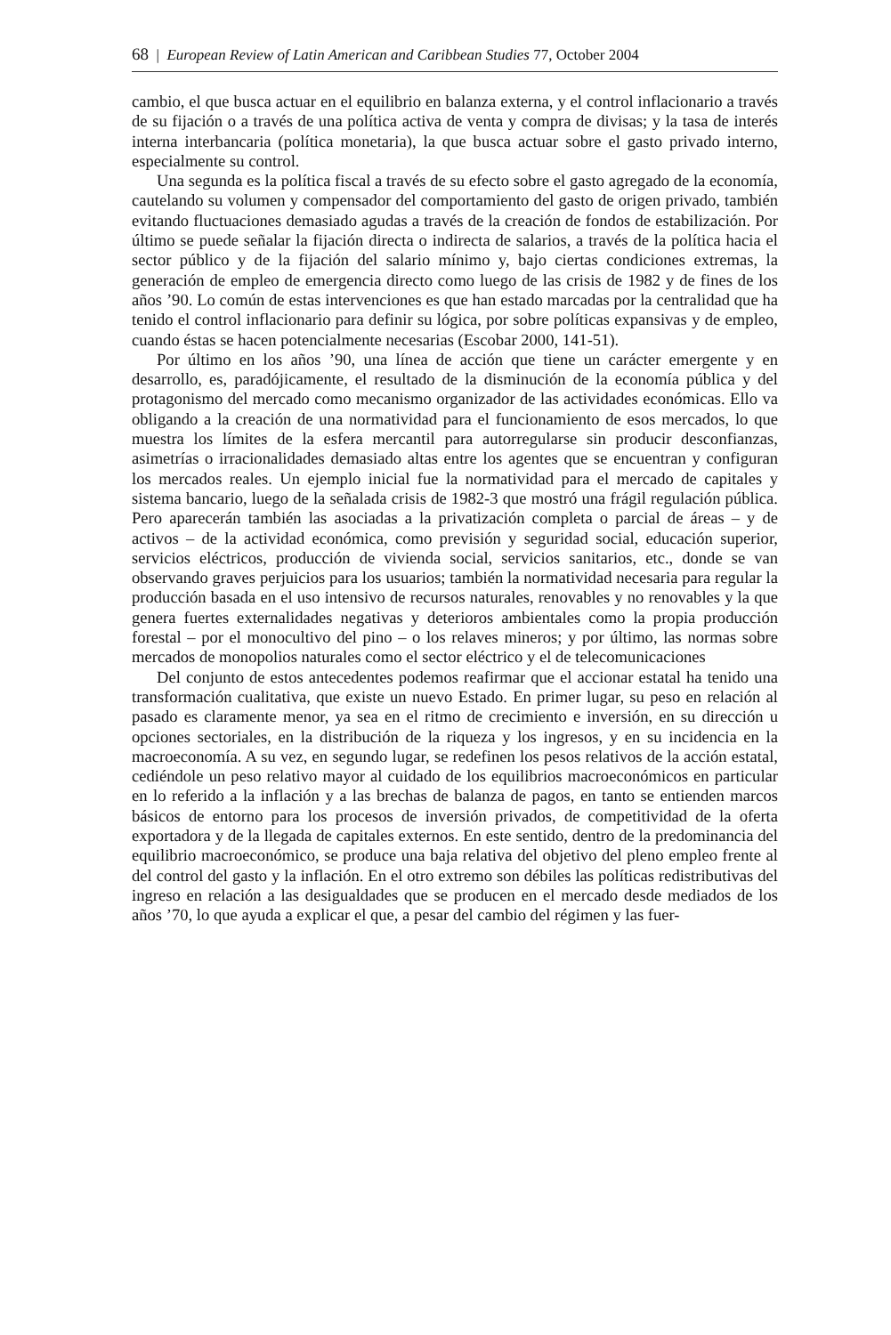68 | European Review of Latin American and Caribbean Studies 77, October 2004
cambio, el que busca actuar en el equilibrio en balanza externa, y el control inflacionario a través de su fijación o a través de una política activa de venta y compra de divisas; y la tasa de interés interna interbancaria (política monetaria), la que busca actuar sobre el gasto privado interno, especialmente su control.
Una segunda es la política fiscal a través de su efecto sobre el gasto agregado de la economía, cautelando su volumen y compensador del comportamiento del gasto de origen privado, también evitando fluctuaciones demasiado agudas a través de la creación de fondos de estabilización. Por último se puede señalar la fijación directa o indirecta de salarios, a través de la política hacia el sector público y de la fijación del salario mínimo y, bajo ciertas condiciones extremas, la generación de empleo de emergencia directo como luego de las crisis de 1982 y de fines de los años ’90. Lo común de estas intervenciones es que han estado marcadas por la centralidad que ha tenido el control inflacionario para definir su lógica, por sobre políticas expansivas y de empleo, cuando éstas se hacen potencialmente necesarias (Escobar 2000, 141-51).
Por último en los años ’90, una línea de acción que tiene un carácter emergente y en desarrollo, es, paradójicamente, el resultado de la disminución de la economía pública y del protagonismo del mercado como mecanismo organizador de las actividades económicas. Ello va obligando a la creación de una normatividad para el funcionamiento de esos mercados, lo que muestra los límites de la esfera mercantil para autorregularse sin producir desconfianzas, asimetrías o irracionalidades demasiado altas entre los agentes que se encuentran y configuran los mercados reales. Un ejemplo inicial fue la normatividad para el mercado de capitales y sistema bancario, luego de la señalada crisis de 1982-3 que mostró una frágil regulación pública. Pero aparecerán también las asociadas a la privatización completa o parcial de áreas – y de activos – de la actividad económica, como previsión y seguridad social, educación superior, servicios eléctricos, producción de vivienda social, servicios sanitarios, etc., donde se van observando graves perjuicios para los usuarios; también la normatividad necesaria para regular la producción basada en el uso intensivo de recursos naturales, renovables y no renovables y la que genera fuertes externalidades negativas y deterioros ambientales como la propia producción forestal – por el monocultivo del pino – o los relaves mineros; y por último, las normas sobre mercados de monopolios naturales como el sector eléctrico y el de telecomunicaciones
Del conjunto de estos antecedentes podemos reafirmar que el accionar estatal ha tenido una transformación cualitativa, que existe un nuevo Estado. En primer lugar, su peso en relación al pasado es claramente menor, ya sea en el ritmo de crecimiento e inversión, en su dirección u opciones sectoriales, en la distribución de la riqueza y los ingresos, y en su incidencia en la macroeconomía. A su vez, en segundo lugar, se redefinen los pesos relativos de la acción estatal, cediéndole un peso relativo mayor al cuidado de los equilibrios macroeconómicos en particular en lo referido a la inflación y a las brechas de balanza de pagos, en tanto se entienden marcos básicos de entorno para los procesos de inversión privados, de competitividad de la oferta exportadora y de la llegada de capitales externos. En este sentido, dentro de la predominancia del equilibrio macroeconómico, se produce una baja relativa del objetivo del pleno empleo frente al del control del gasto y la inflación. En el otro extremo son débiles las políticas redistributivas del ingreso en relación a las desigualdades que se producen en el mercado desde mediados de los años ’70, lo que ayuda a explicar el que, a pesar del cambio del régimen y las fuer-